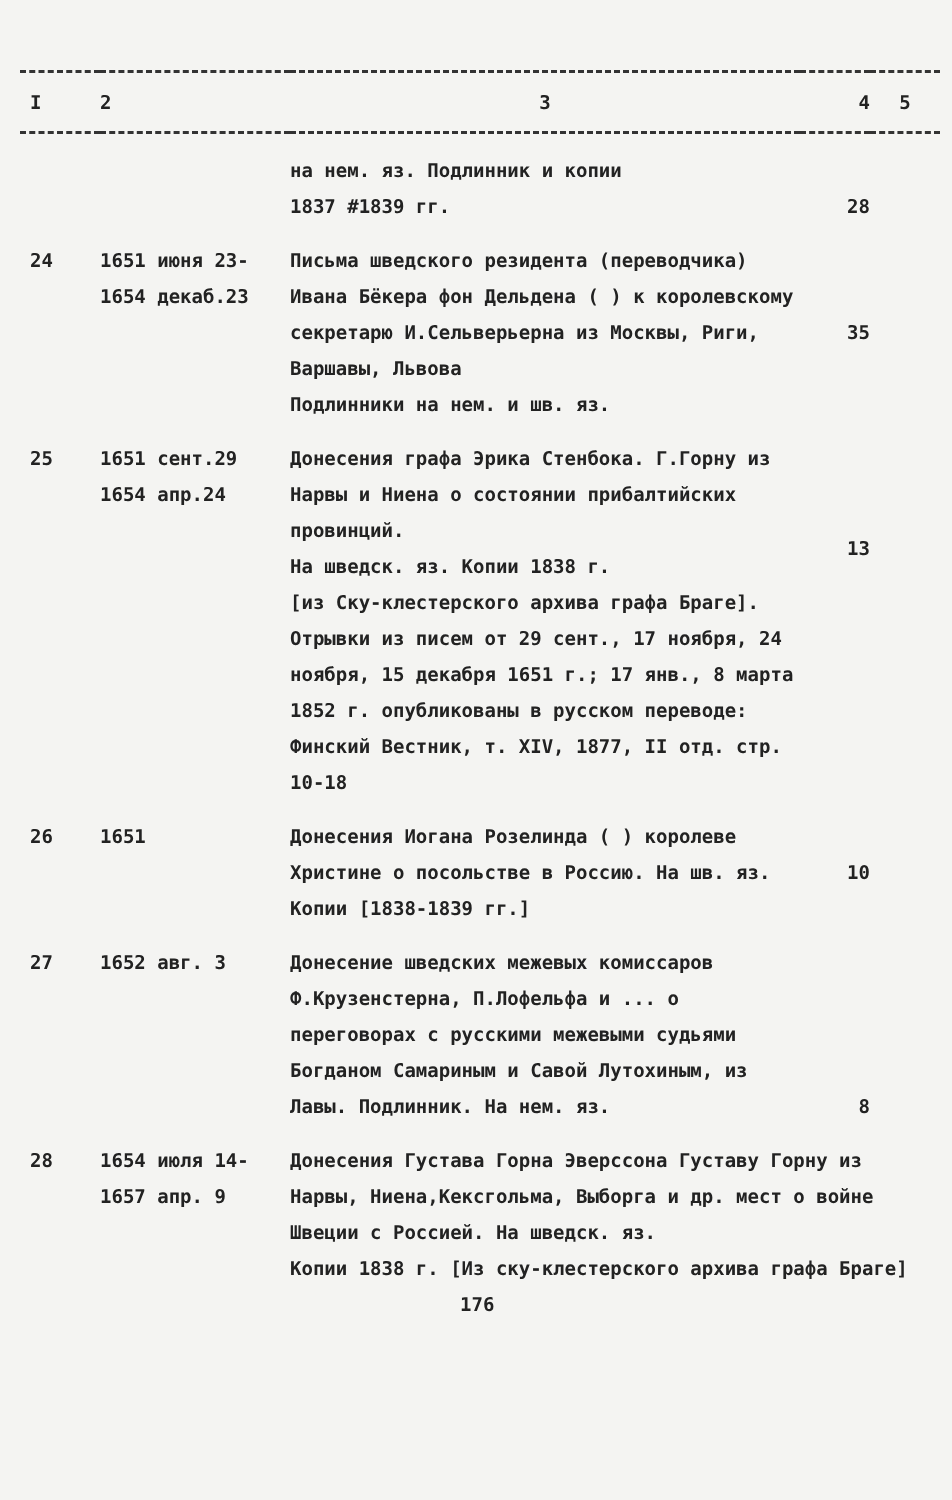| I | 2 | 3 | 4 | 5 |
| --- | --- | --- | --- | --- |
| | | на нем. яз. Подлинник и копии 1837 #1839 гг. | 28 | |
| 24 | 1651 июня 23- 1654 декаб.23 | Письма шведского резидента (переводчика) Ивана Бёкера фон Дельдена ( ) к королевскому секретарю И.Сельверьерна из Москвы, Риги, Варшавы, Львова Подлинники на нем. и шв. яз. | 35 | |
| 25 | 1651 сент.29 1654 апр.24 | Донесения графа Эрика Стенбока. Г.Горну из Нарвы и Ниена о состоянии прибалтийских провинций. На шведск. яз. Копии 1838 г. [из Ску-клестерского архива графа Браге]. Отрывки из писем от 29 сент., 17 ноября, 24 ноября, 15 декабря 1651 г.; 17 янв., 8 марта 1852 г. опубликованы в русском переводе: Финский Вестник, т. XIV, 1877, II отд. стр. 10-18 | 13 | |
| 26 | 1651 | Донесения Иогана Розелинда ( ) королеве Христине о посольстве в Россию. На шв. яз. Копии [1838-1839 гг.] | 10 | |
| 27 | 1652 авг. 3 | Донесение шведских межевых комиссаров Ф.Крузенстерна, П.Лофельфа и ... о переговорах с русскими межевыми судьями Богданом Самариным и Савой Лутохиным, из Лавы. Подлинник. На нем. яз. | 8 | |
| 28 | 1654 июля 14- 1657 апр. 9 | Донесения Густава Горна Эверссона Густаву Горну из Нарвы, Ниена,Кексгольма, Выборга и др. мест о войне Швеции с Россией. На шведск. яз. Копии 1838 г. [Из ску-клестерского архива графа Браге] 176 | | |